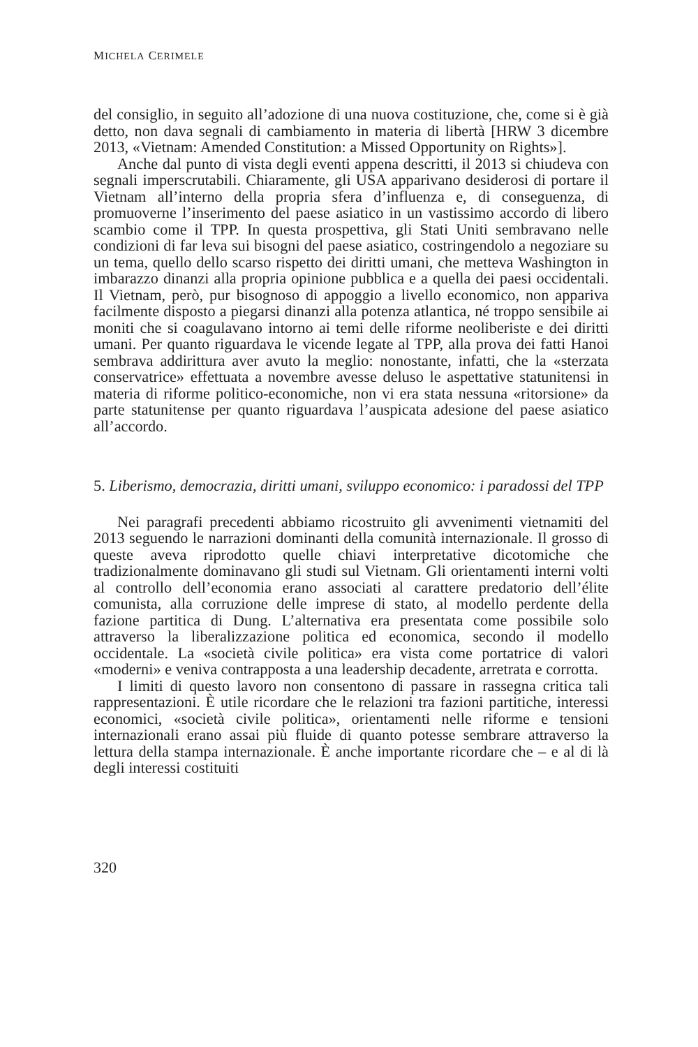MICHELA CERIMELE
del consiglio, in seguito all’adozione di una nuova costituzione, che, come si è già detto, non dava segnali di cambiamento in materia di libertà [HRW 3 dicembre 2013, «Vietnam: Amended Constitution: a Missed Opportunity on Rights»].
Anche dal punto di vista degli eventi appena descritti, il 2013 si chiudeva con segnali imperscrutabili. Chiaramente, gli USA apparivano desiderosi di portare il Vietnam all’interno della propria sfera d’influenza e, di conseguenza, di promuoverne l’inserimento del paese asiatico in un vastissimo accordo di libero scambio come il TPP. In questa prospettiva, gli Stati Uniti sembravano nelle condizioni di far leva sui bisogni del paese asiatico, costringendolo a negoziare su un tema, quello dello scarso rispetto dei diritti umani, che metteva Washington in imbarazzo dinanzi alla propria opinione pubblica e a quella dei paesi occidentali. Il Vietnam, però, pur bisognoso di appoggio a livello economico, non appariva facilmente disposto a piegarsi dinanzi alla potenza atlantica, né troppo sensibile ai moniti che si coagulavano intorno ai temi delle riforme neoliberiste e dei diritti umani. Per quanto riguardava le vicende legate al TPP, alla prova dei fatti Hanoi sembrava addirittura aver avuto la meglio: nonostante, infatti, che la «sterzata conservatrice» effettuata a novembre avesse deluso le aspettative statunitensi in materia di riforme politico-economiche, non vi era stata nessuna «ritorsione» da parte statunitense per quanto riguardava l’auspicata adesione del paese asiatico all’accordo.
5. Liberismo, democrazia, diritti umani, sviluppo economico: i paradossi del TPP
Nei paragrafi precedenti abbiamo ricostruito gli avvenimenti vietnamiti del 2013 seguendo le narrazioni dominanti della comunità internazionale. Il grosso di queste aveva riprodotto quelle chiavi interpretative dicotomiche che tradizionalmente dominavano gli studi sul Vietnam. Gli orientamenti interni volti al controllo dell’economia erano associati al carattere predatorio dell’élite comunista, alla corruzione delle imprese di stato, al modello perdente della fazione partitica di Dung. L’alternativa era presentata come possibile solo attraverso la liberalizzazione politica ed economica, secondo il modello occidentale. La «società civile politica» era vista come portatrice di valori «moderni» e veniva contrapposta a una leadership decadente, arretrata e corrotta.
I limiti di questo lavoro non consentono di passare in rassegna critica tali rappresentazioni. È utile ricordare che le relazioni tra fazioni partitiche, interessi economici, «società civile politica», orientamenti nelle riforme e tensioni internazionali erano assai più fluide di quanto potesse sembrare attraverso la lettura della stampa internazionale. È anche importante ricordare che – e al di là degli interessi costituiti
320